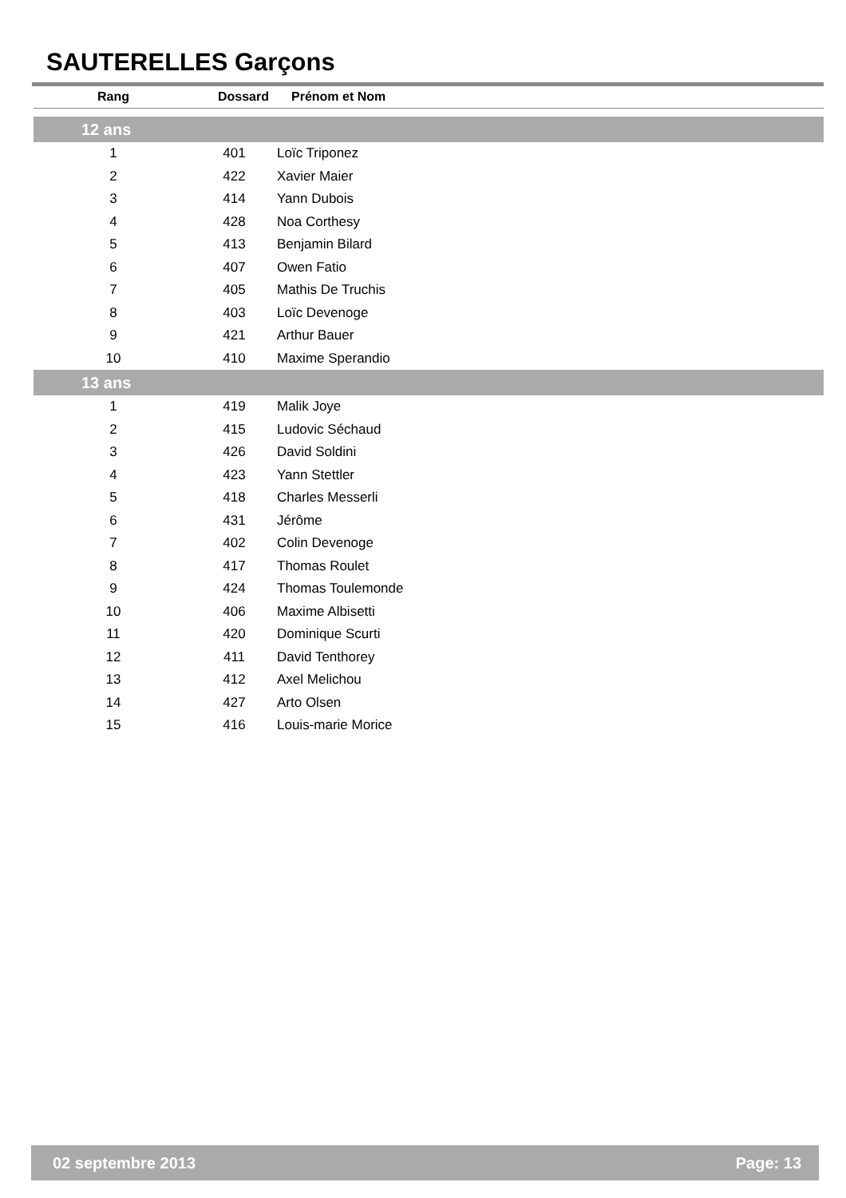SAUTERELLES Garçons
| Rang | Dossard | Prénom et Nom |
| --- | --- | --- |
| 12 ans | | |
| 1 | 401 | Loïc Triponez |
| 2 | 422 | Xavier Maier |
| 3 | 414 | Yann Dubois |
| 4 | 428 | Noa Corthesy |
| 5 | 413 | Benjamin Bilard |
| 6 | 407 | Owen Fatio |
| 7 | 405 | Mathis De Truchis |
| 8 | 403 | Loïc Devenoge |
| 9 | 421 | Arthur Bauer |
| 10 | 410 | Maxime Sperandio |
| 13 ans | | |
| 1 | 419 | Malik Joye |
| 2 | 415 | Ludovic Séchaud |
| 3 | 426 | David Soldini |
| 4 | 423 | Yann Stettler |
| 5 | 418 | Charles Messerli |
| 6 | 431 | Jérôme |
| 7 | 402 | Colin Devenoge |
| 8 | 417 | Thomas Roulet |
| 9 | 424 | Thomas Toulemonde |
| 10 | 406 | Maxime Albisetti |
| 11 | 420 | Dominique Scurti |
| 12 | 411 | David Tenthorey |
| 13 | 412 | Axel Melichou |
| 14 | 427 | Arto Olsen |
| 15 | 416 | Louis-marie Morice |
02 septembre 2013 Page: 13